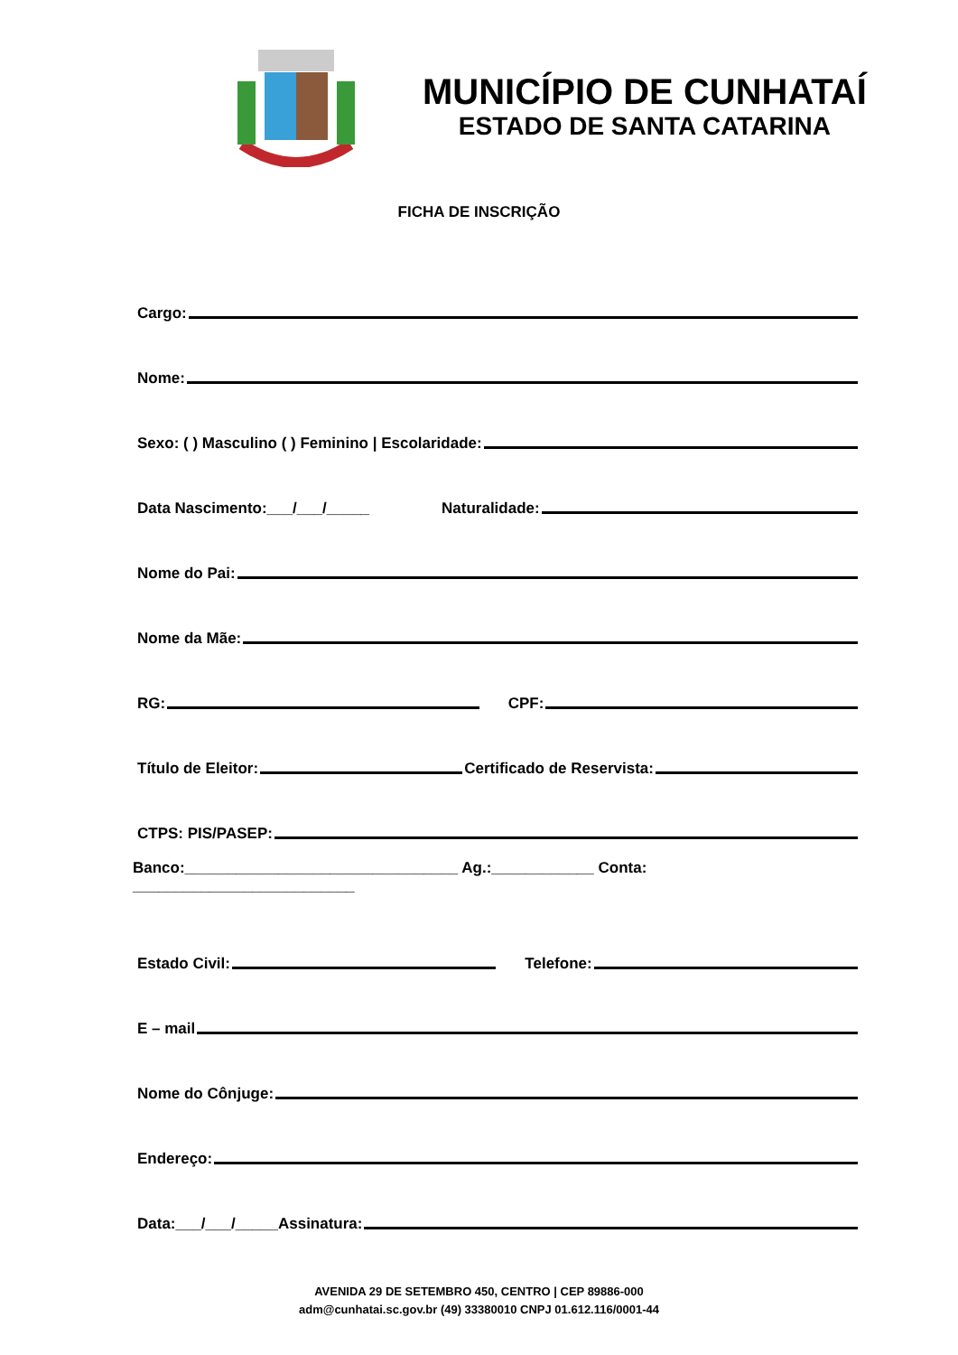MUNICÍPIO DE CUNHATAÍ
ESTADO DE SANTA CATARINA
FICHA DE INSCRIÇÃO
Cargo:
Nome:
Sexo: ( ) Masculino ( ) Feminino | Escolaridade:
Data Nascimento:___/___/_____ Naturalidade:
Nome do Pai:
Nome da Mãe:
RG: CPF:
Título de Eleitor: Certificado de Reservista:
CTPS: PIS/PASEP:
Banco:________________________________ Ag.:____________ Conta: __________________________
Estado Civil: Telefone:
E – mail
Nome do Cônjuge:
Endereço:
Data:___/___/_____Assinatura:
AVENIDA 29 DE SETEMBRO 450, CENTRO | CEP 89886-000
adm@cunhatai.sc.gov.br (49) 33380010 CNPJ 01.612.116/0001-44